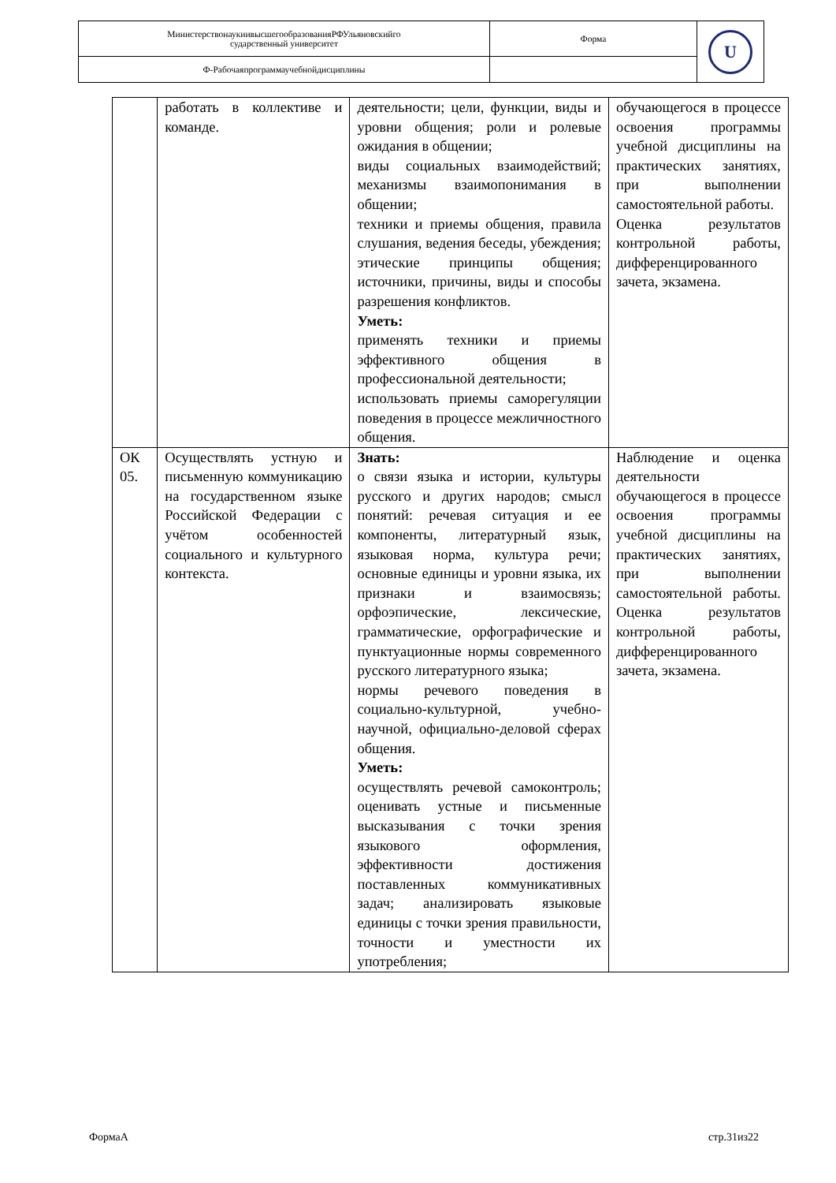| МинистерствонаукиивысшегообразованияРФУльяновскийго сударственный университет | Форма | U |
| Ф-Рабочаяпрограммаучебнойдисциплины | | |
| | работать в коллективе и команде. | деятельности; цели, функции, виды и уровни общения; роли и ролевые ожидания в общении; виды социальных взаимодействий; механизмы взаимопонимания в общении; техники и приемы общения, правила слушания, ведения беседы, убеждения; этические принципы общения; источники, причины, виды и способы разрешения конфликтов. Уметь: применять техники и приемы эффективного общения в профессиональной деятельности; использовать приемы саморегуляции поведения в процессе межличностного общения. | обучающегося в процессе освоения программы учебной дисциплины на практических занятиях, при выполнении самостоятельной работы. Оценка результатов контрольной работы, дифференцированного зачета, экзамена. |
| ОК 05. | Осуществлять устную и письменную коммуникацию на государственном языке Российской Федерации с учётом особенностей социального и культурного контекста. | Знать: о связи языка и истории, культуры русского и других народов; смысл понятий: речевая ситуация и ее компоненты, литературный язык, языковая норма, культура речи; основные единицы и уровни языка, их признаки и взаимосвязь; орфоэпические, лексические, грамматические, орфографические и пунктуационные нормы современного русского литературного языка; нормы речевого поведения в социально-культурной, учебно-научной, официально-деловой сферах общения. Уметь: осуществлять речевой самоконтроль; оценивать устные и письменные высказывания с точки зрения языкового оформления, эффективности достижения поставленных коммуникативных задач; анализировать языковые единицы с точки зрения правильности, точности и уместности их употребления; | Наблюдение и оценка деятельности обучающегося в процессе освоения программы учебной дисциплины на практических занятиях, при выполнении самостоятельной работы. Оценка результатов контрольной работы, дифференцированного зачета, экзамена. |
ФормаА стр.31из22